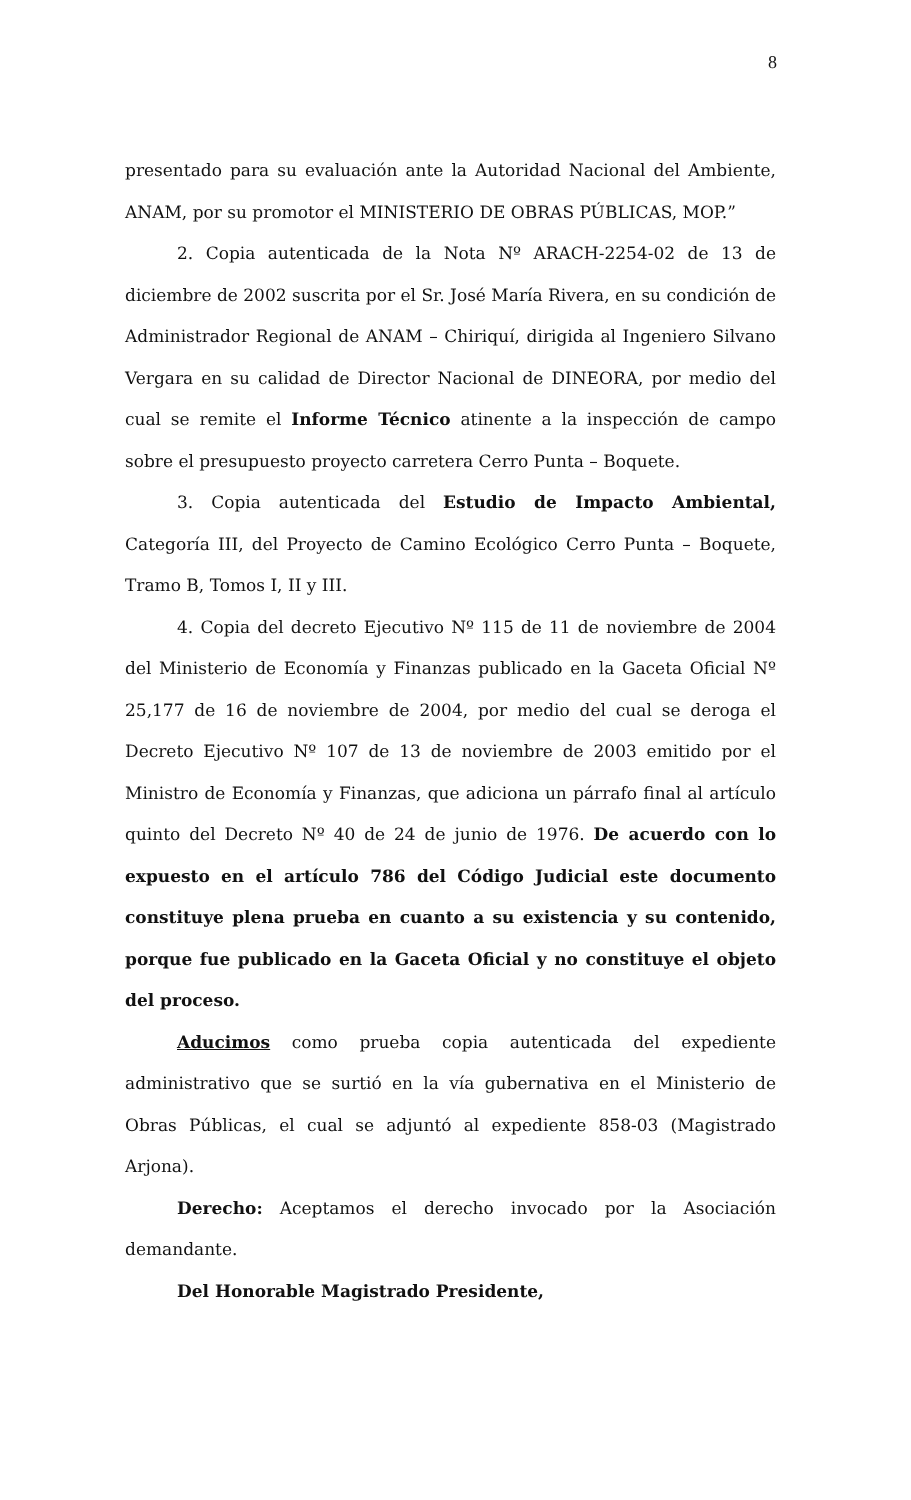8
presentado para su evaluación ante la Autoridad Nacional del Ambiente, ANAM, por su promotor el MINISTERIO DE OBRAS PÚBLICAS, MOP.”
2. Copia autenticada de la Nota Nº ARACH-2254-02 de 13 de diciembre de 2002 suscrita por el Sr. José María Rivera, en su condición de Administrador Regional de ANAM – Chiriquí, dirigida al Ingeniero Silvano Vergara en su calidad de Director Nacional de DINEORA, por medio del cual se remite el Informe Técnico atinente a la inspección de campo sobre el presupuesto proyecto carretera Cerro Punta – Boquete.
3. Copia autenticada del Estudio de Impacto Ambiental, Categoría III, del Proyecto de Camino Ecológico Cerro Punta – Boquete, Tramo B, Tomos I, II y III.
4. Copia del decreto Ejecutivo Nº 115 de 11 de noviembre de 2004 del Ministerio de Economía y Finanzas publicado en la Gaceta Oficial Nº 25,177 de 16 de noviembre de 2004, por medio del cual se deroga el Decreto Ejecutivo Nº 107 de 13 de noviembre de 2003 emitido por el Ministro de Economía y Finanzas, que adiciona un párrafo final al artículo quinto del Decreto Nº 40 de 24 de junio de 1976. De acuerdo con lo expuesto en el artículo 786 del Código Judicial este documento constituye plena prueba en cuanto a su existencia y su contenido, porque fue publicado en la Gaceta Oficial y no constituye el objeto del proceso.
Aducimos como prueba copia autenticada del expediente administrativo que se surtió en la vía gubernativa en el Ministerio de Obras Públicas, el cual se adjuntó al expediente 858-03 (Magistrado Arjona).
Derecho: Aceptamos el derecho invocado por la Asociación demandante.
Del Honorable Magistrado Presidente,